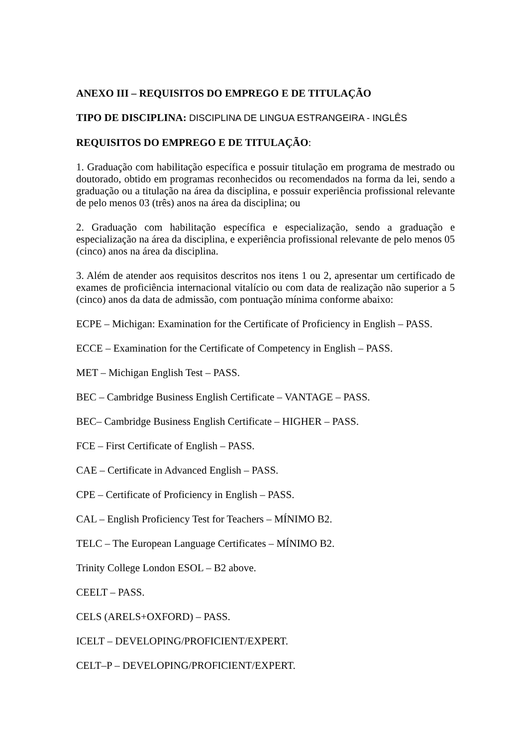ANEXO III – REQUISITOS DO EMPREGO E DE TITULAÇÃO
TIPO DE DISCIPLINA: DISCIPLINA DE LINGUA ESTRANGEIRA - INGLÊS
REQUISITOS DO EMPREGO E DE TITULAÇÃO:
1. Graduação com habilitação específica e possuir titulação em programa de mestrado ou doutorado, obtido em programas reconhecidos ou recomendados na forma da lei, sendo a graduação ou a titulação na área da disciplina, e possuir experiência profissional relevante de pelo menos 03 (três) anos na área da disciplina; ou
2. Graduação com habilitação específica e especialização, sendo a graduação e especialização na área da disciplina, e experiência profissional relevante de pelo menos 05 (cinco) anos na área da disciplina.
3. Além de atender aos requisitos descritos nos itens 1 ou 2, apresentar um certificado de exames de proficiência internacional vitalício ou com data de realização não superior a 5 (cinco) anos da data de admissão, com pontuação mínima conforme abaixo:
ECPE – Michigan: Examination for the Certificate of Proficiency in English – PASS.
ECCE – Examination for the Certificate of Competency in English – PASS.
MET – Michigan English Test – PASS.
BEC – Cambridge Business English Certificate – VANTAGE – PASS.
BEC– Cambridge Business English Certificate – HIGHER – PASS.
FCE – First Certificate of English – PASS.
CAE – Certificate in Advanced English – PASS.
CPE – Certificate of Proficiency in English – PASS.
CAL – English Proficiency Test for Teachers – MÍNIMO B2.
TELC – The European Language Certificates – MÍNIMO B2.
Trinity College London ESOL – B2 above.
CEELT – PASS.
CELS (ARELS+OXFORD) – PASS.
ICELT – DEVELOPING/PROFICIENT/EXPERT.
CELT–P – DEVELOPING/PROFICIENT/EXPERT.